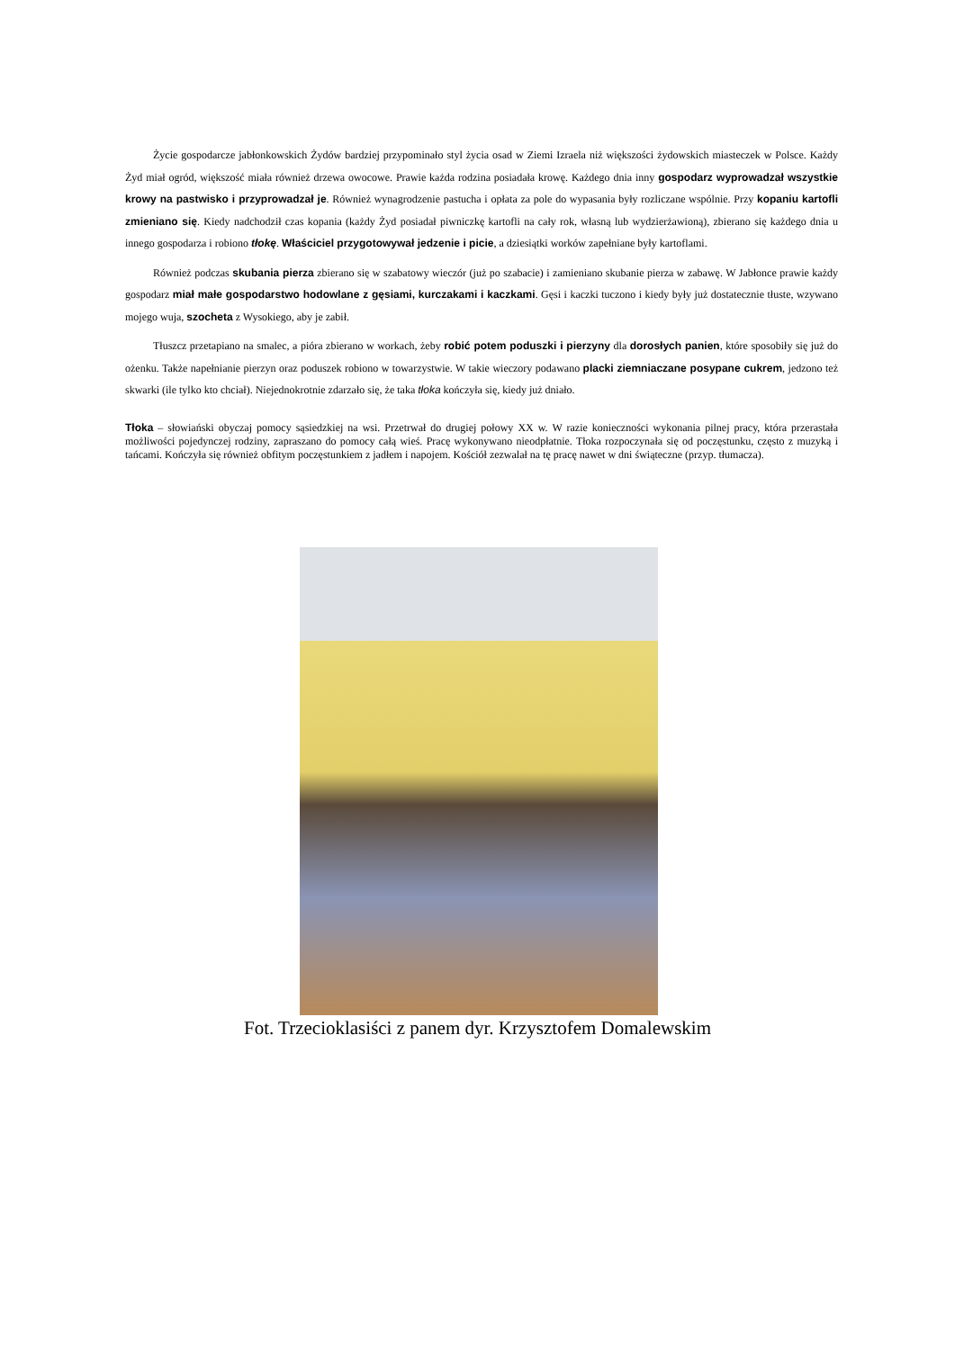Życie gospodarcze jabłonkowskich Żydów bardziej przypominało styl życia osad w Ziemi Izraela niż większości żydowskich miasteczek w Polsce. Każdy Żyd miał ogród, większość miała również drzewa owocowe. Prawie każda rodzina posiadała krowę. Każdego dnia inny gospodarz wyprowadzał wszystkie krowy na pastwisko i przyprowadzał je. Również wynagrodzenie pastucha i opłata za pole do wypasania były rozliczane wspólnie. Przy kopaniu kartofli zmieniano się. Kiedy nadchodził czas kopania (każdy Żyd posiadał piwniczkę kartofli na cały rok, własną lub wydzierżawioną), zbierano się każdego dnia u innego gospodarza i robiono tłokę. Właściciel przygotowywał jedzenie i picie, a dziesiątki worków zapełniane były kartoflami.
Również podczas skubania pierza zbierano się w szabatowy wieczór (już po szabacie) i zamieniano skubanie pierza w zabawę. W Jabłonce prawie każdy gospodarz miał małe gospodarstwo hodowlane z gęsiami, kurczakami i kaczkami. Gęsi i kaczki tuczono i kiedy były już dostatecznie tłuste, wzywano mojego wuja, szocheta z Wysokiego, aby je zabił.
Tłuszcz przetapiano na smalec, a pióra zbierano w workach, żeby robić potem poduszki i pierzyny dla dorosłych panien, które sposobiły się już do ożenku. Także napełnianie pierzyn oraz poduszek robiono w towarzystwie. W takie wieczory podawano placki ziemniaczane posypane cukrem, jedzono też skwarki (ile tylko kto chciał). Niejednokrotnie zdarzało się, że taka tłoka kończyła się, kiedy już dniało.
Tłoka – słowiański obyczaj pomocy sąsiedzkiej na wsi. Przetrwał do drugiej połowy XX w. W razie konieczności wykonania pilnej pracy, która przerastała możliwości pojedynczej rodziny, zapraszano do pomocy całą wieś. Pracę wykonywano nieodpłatnie. Tłoka rozpoczynała się od poczęstunku, często z muzyką i tańcami. Kończyła się również obfitym poczęstunkiem z jadłem i napojem. Kościół zezwalał na tę pracę nawet w dni świąteczne (przyp. tłumacza).
Fot. Trzecioklasiści z panem dyr. Krzysztofem Domalewskim